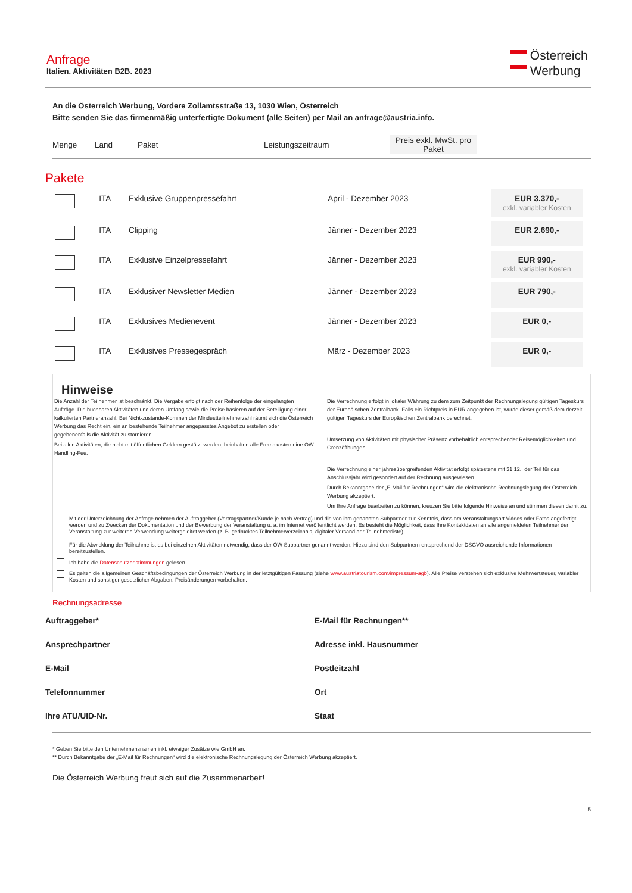Anfrage
Italien. Aktivitäten B2B. 2023
Österreich
Werbung
An die Österreich Werbung, Vordere Zollamtsstraße 13, 1030 Wien, Österreich
Bitte senden Sie das firmenmäßig unterfertigte Dokument (alle Seiten) per Mail an anfrage@austria.info.
| Menge | Land | Paket | Leistungszeitraum | Preis exkl. MwSt. pro Paket | |
| --- | --- | --- | --- | --- | --- |
Pakete
| | ITA | Exklusive Gruppenpressefahrt | April - Dezember 2023 | EUR 3.370,- exkl. variabler Kosten | |
| | ITA | Clipping | Jänner - Dezember 2023 | EUR 2.690,- | |
| | ITA | Exklusive Einzelpressefahrt | Jänner - Dezember 2023 | EUR 990,- exkl. variabler Kosten | |
| | ITA | Exklusiver Newsletter Medien | Jänner - Dezember 2023 | EUR 790,- | |
| | ITA | Exklusives Medienevent | Jänner - Dezember 2023 | EUR 0,- | |
| | ITA | Exklusives Pressegespräch | März - Dezember 2023 | EUR 0,- | |
Hinweise
Die Anzahl der Teilnehmer ist beschränkt. Die Vergabe erfolgt nach der Reihenfolge der eingelangten Aufträge. Die buchbaren Aktivitäten und deren Umfang sowie die Preise basieren auf der Beteiligung einer kalkulierten Partneranzahl. Bei Nicht-zustande-Kommen der Mindestteilnehmerzahl räumt sich die Österreich Werbung das Recht ein, ein an bestehende Teilnehmer angepasstes Angebot zu erstellen oder gegebenenfalls die Aktivität zu stornieren.
Bei allen Aktivitäten, die nicht mit öffentlichen Geldern gestützt werden, beinhalten alle Fremdkosten eine ÖW-Handling-Fee.
Die Verrechnung erfolgt in lokaler Währung zu dem zum Zeitpunkt der Rechnungslegung gültigen Tageskurs der Europäischen Zentralbank. Falls ein Richtpreis in EUR angegeben ist, wurde dieser gemäß dem derzeit gültigen Tageskurs der Europäischen Zentralbank berechnet.
Umsetzung von Aktivitäten mit physischer Präsenz vorbehaltlich entsprechender Reisemöglichkeiten und Grenzöffnungen.
Die Verrechnung einer jahresübergreifenden Aktivität erfolgt spätestens mit 31.12., der Teil für das Anschlussjahr wird gesondert auf der Rechnung ausgewiesen.
Durch Bekanntgabe der „E-Mail für Rechnungen“ wird die elektronische Rechnungslegung der Österreich Werbung akzeptiert.
Um Ihre Anfrage bearbeiten zu können, kreuzen Sie bitte folgende Hinweise an und stimmen diesen damit zu.
Mit der Unterzeichnung der Anfrage nehmen der Auftraggeber (Vertragspartner/Kunde je nach Vertrag) und die von ihm genannten Subpartner zur Kenntnis, dass am Veranstaltungsort Videos oder Fotos angefertigt werden und zu Zwecken der Dokumentation und der Bewerbung der Veranstaltung u. a. im Internet veröffentlicht werden. Es besteht die Möglichkeit, dass Ihre Kontaktdaten an alle angemeldeten Teilnehmer der Veranstaltung zur weiteren Verwendung weitergeleitet werden (z. B. gedrucktes Teilnehmerverzeichnis, digitaler Versand der Teilnehmerliste).
Für die Abwicklung der Teilnahme ist es bei einzelnen Aktivitäten notwendig, dass der ÖW Subpartner genannt werden. Hiezu sind den Subpartnern entsprechend der DSGVO ausreichende Informationen bereitzustellen.
Ich habe die Datenschutzbestimmungen gelesen.
Es gelten die allgemeinen Geschäftsbedingungen der Österreich Werbung in der letztgültigen Fassung (siehe www.austriatourism.com/impressum-agb). Alle Preise verstehen sich exklusive Mehrwertsteuer, variabler Kosten und sonstiger gesetzlicher Abgaben. Preisänderungen vorbehalten.
Rechnungsadresse
Auftraggeber*
E-Mail für Rechnungen**
Ansprechpartner
Adresse inkl. Hausnummer
E-Mail
Postleitzahl
Telefonnummer
Ort
Ihre ATU/UID-Nr.
Staat
* Geben Sie bitte den Unternehmensnamen inkl. etwaiger Zusätze wie GmbH an.
** Durch Bekanntgabe der „E-Mail für Rechnungen“ wird die elektronische Rechnungslegung der Österreich Werbung akzeptiert.
Die Österreich Werbung freut sich auf die Zusammenarbeit!
5